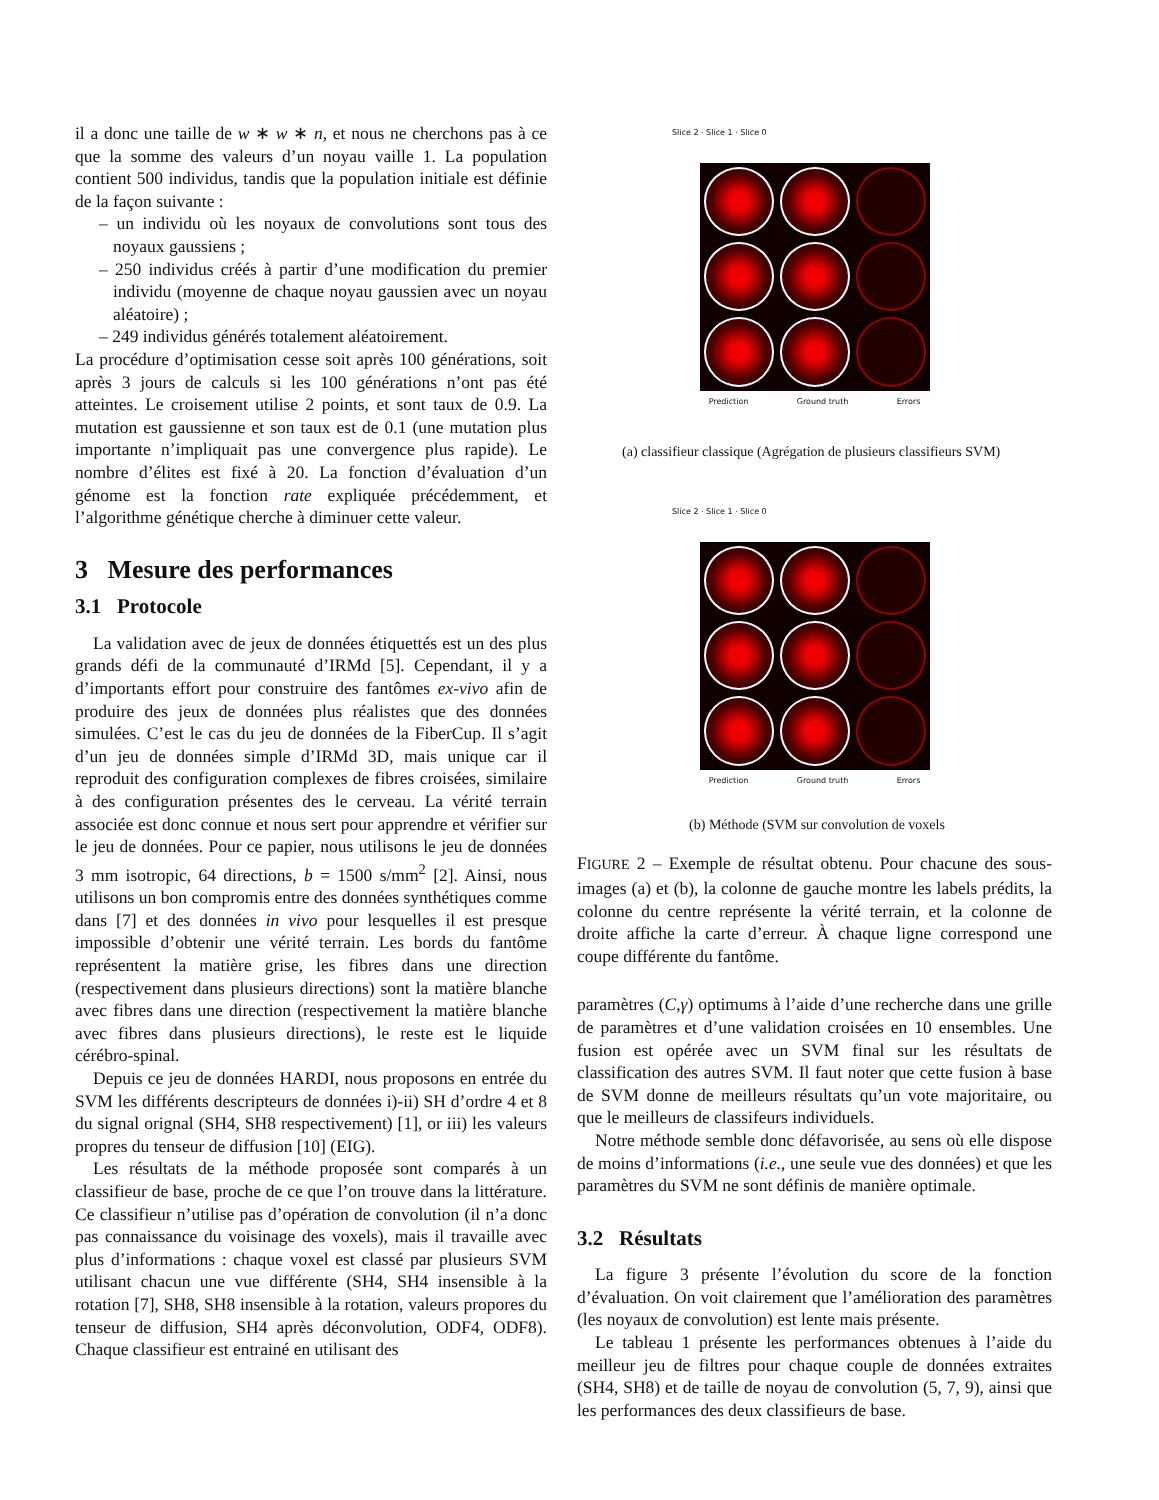il a donc une taille de w ∗ w ∗ n, et nous ne cherchons pas à ce que la somme des valeurs d’un noyau vaille 1. La population contient 500 individus, tandis que la population initiale est définie de la façon suivante :
– un individu où les noyaux de convolutions sont tous des noyaux gaussiens ;
– 250 individus créés à partir d’une modification du premier individu (moyenne de chaque noyau gaussien avec un noyau aléatoire) ;
– 249 individus générés totalement aléatoirement.
La procédure d’optimisation cesse soit après 100 générations, soit après 3 jours de calculs si les 100 générations n’ont pas été atteintes. Le croisement utilise 2 points, et sont taux de 0.9. La mutation est gaussienne et son taux est de 0.1 (une mutation plus importante n’impliquait pas une convergence plus rapide). Le nombre d’élites est fixé à 20. La fonction d’évaluation d’un génome est la fonction rate expliquée précédemment, et l’algorithme génétique cherche à diminuer cette valeur.
3 Mesure des performances
3.1 Protocole
La validation avec de jeux de données étiquettés est un des plus grands défi de la communauté d’IRMd [5]. Cependant, il y a d’importants effort pour construire des fantômes ex-vivo afin de produire des jeux de données plus réalistes que des données simulées. C’est le cas du jeu de données de la FiberCup. Il s’agit d’un jeu de données simple d’IRMd 3D, mais unique car il reproduit des configuration complexes de fibres croisées, similaire à des configuration présentes des le cerveau. La vérité terrain associée est donc connue et nous sert pour apprendre et vérifier sur le jeu de données. Pour ce papier, nous utilisons le jeu de données 3 mm isotropic, 64 directions, b = 1500 s/mm<sup>2</sup> [2]. Ainsi, nous utilisons un bon compromis entre des données synthétiques comme dans [7] et des données in vivo pour lesquelles il est presque impossible d’obtenir une vérité terrain. Les bords du fantôme représentent la matière grise, les fibres dans une direction (respectivement dans plusieurs directions) sont la matière blanche avec fibres dans une direction (respectivement la matière blanche avec fibres dans plusieurs directions), le reste est le liquide cérébro-spinal.
Depuis ce jeu de données HARDI, nous proposons en entrée du SVM les différents descripteurs de données i)-ii) SH d’ordre 4 et 8 du signal orignal (SH4, SH8 respectivement) [1], or iii) les valeurs propres du tenseur de diffusion [10] (EIG).
Les résultats de la méthode proposée sont comparés à un classifieur de base, proche de ce que l’on trouve dans la littérature. Ce classifieur n’utilise pas d’opération de convolution (il n’a donc pas connaissance du voisinage des voxels), mais il travaille avec plus d’informations : chaque voxel est classé par plusieurs SVM utilisant chacun une vue différente (SH4, SH4 insensible à la rotation [7], SH8, SH8 insensible à la rotation, valeurs propores du tenseur de diffusion, SH4 après déconvolution, ODF4, ODF8). Chaque classifieur est entrainé en utilisant des
Slice 2 · Slice 1 · Slice 0
Prediction Ground truth Errors
(a) classifieur classique (Agrégation de plusieurs classifieurs SVM)
Slice 2 · Slice 1 · Slice 0
Prediction Ground truth Errors
(b) Méthode (SVM sur convolution de voxels
FIGURE 2 – Exemple de résultat obtenu. Pour chacune des sous-images (a) et (b), la colonne de gauche montre les labels prédits, la colonne du centre représente la vérité terrain, et la colonne de droite affiche la carte d’erreur. À chaque ligne correspond une coupe différente du fantôme.
paramètres (C,γ) optimums à l’aide d’une recherche dans une grille de paramètres et d’une validation croisées en 10 ensembles. Une fusion est opérée avec un SVM final sur les résultats de classification des autres SVM. Il faut noter que cette fusion à base de SVM donne de meilleurs résultats qu’un vote majoritaire, ou que le meilleurs de classifeurs individuels.
Notre méthode semble donc défavorisée, au sens où elle dispose de moins d’informations (i.e., une seule vue des données) et que les paramètres du SVM ne sont définis de manière optimale.
3.2 Résultats
La figure 3 présente l’évolution du score de la fonction d’évaluation. On voit clairement que l’amélioration des paramètres (les noyaux de convolution) est lente mais présente.
Le tableau 1 présente les performances obtenues à l’aide du meilleur jeu de filtres pour chaque couple de données extraites (SH4, SH8) et de taille de noyau de convolution (5, 7, 9), ainsi que les performances des deux classifieurs de base.